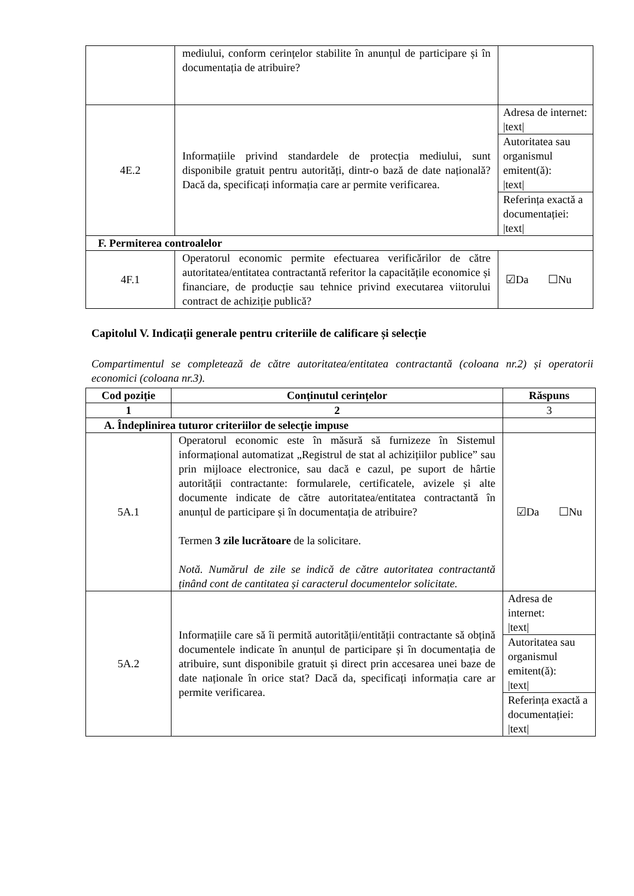| | mediului, conform cerințelor stabilite în anunțul de participare și în documentația de atribuire? | |
| 4E.2 | Informațiile privind standardele de protecția mediului, sunt disponibile gratuit pentru autorități, dintr-o bază de date națională? Dacă da, specificați informația care ar permite verificarea. | / Adresa de internet: /text/ / / Autoritatea sau organismul emitent(ă): /text/ / / Referința exactă a documentației: /text/ / |
| F. Permiterea controalelor | | |
| 4F.1 | Operatorul economic permite efectuarea verificărilor de către autoritatea/entitatea contractantă referitor la capacitățile economice și financiare, de producție sau tehnice privind executarea viitorului contract de achiziție publică? | ☑Da ☐Nu |
Capitolul V. Indicații generale pentru criteriile de calificare și selecție
Compartimentul se completează de către autoritatea/entitatea contractantă (coloana nr.2) și operatorii economici (coloana nr.3).
| Cod poziție | Conținutul cerințelor | Răspuns |
| --- | --- | --- |
| 1 | 2 | 3 |
| A. Îndeplinirea tuturor criteriilor de selecție impuse | | |
| 5A.1 | Operatorul economic este în măsură să furnizeze în Sistemul informațional automatizat „Registrul de stat al achizițiilor publice” sau prin mijloace electronice, sau dacă e cazul, pe suport de hârtie autorității contractante: formularele, certificatele, avizele și alte documente indicate de către autoritatea/entitatea contractantă în anunțul de participare și în documentația de atribuire? Termen 3 zile lucrătoare de la solicitare. Notă. Numărul de zile se indică de către autoritatea contractantă ținând cont de cantitatea și caracterul documentelor solicitate. | ☑Da ☐Nu |
| 5A.2 | Informațiile care să îi permită autorității/entității contractante să obțină documentele indicate în anunțul de participare și în documentația de atribuire, sunt disponibile gratuit și direct prin accesarea unei baze de date naționale în orice stat? Dacă da, specificați informația care ar permite verificarea. | / Adresa de internet: /text/ / / Autoritatea sau organismul emitent(ă): /text/ / / Referința exactă a documentației: /text/ / |